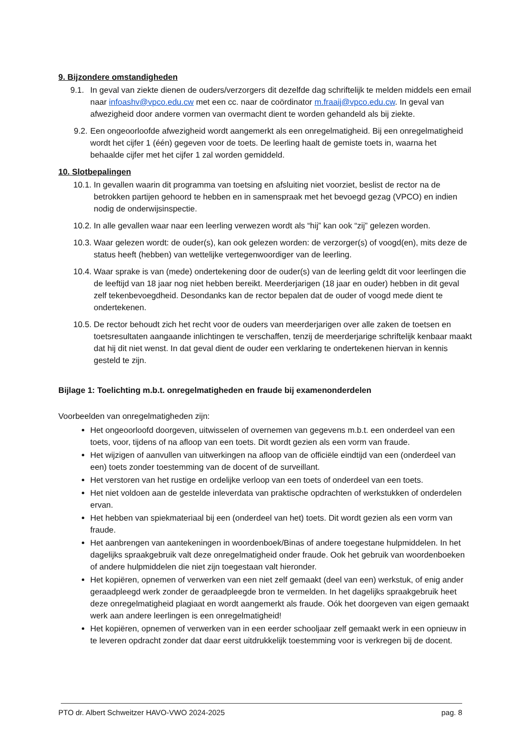9. Bijzondere omstandigheden
9.1. In geval van ziekte dienen de ouders/verzorgers dit dezelfde dag schriftelijk te melden middels een email naar infoashv@vpco.edu.cw met een cc. naar de coördinator m.fraaij@vpco.edu.cw. In geval van afwezigheid door andere vormen van overmacht dient te worden gehandeld als bij ziekte.
9.2. Een ongeoorloofde afwezigheid wordt aangemerkt als een onregelmatigheid. Bij een onregelmatigheid wordt het cijfer 1 (één) gegeven voor de toets. De leerling haalt de gemiste toets in, waarna het behaalde cijfer met het cijfer 1 zal worden gemiddeld.
10. Slotbepalingen
10.1. In gevallen waarin dit programma van toetsing en afsluiting niet voorziet, beslist de rector na de betrokken partijen gehoord te hebben en in samenspraak met het bevoegd gezag (VPCO) en indien nodig de onderwijsinspectie.
10.2. In alle gevallen waar naar een leerling verwezen wordt als “hij” kan ook “zij” gelezen worden.
10.3. Waar gelezen wordt: de ouder(s), kan ook gelezen worden: de verzorger(s) of voogd(en), mits deze de status heeft (hebben) van wettelijke vertegenwoordiger van de leerling.
10.4. Waar sprake is van (mede) ondertekening door de ouder(s) van de leerling geldt dit voor leerlingen die de leeftijd van 18 jaar nog niet hebben bereikt. Meerderjarigen (18 jaar en ouder) hebben in dit geval zelf tekenbevoegdheid. Desondanks kan de rector bepalen dat de ouder of voogd mede dient te ondertekenen.
10.5. De rector behoudt zich het recht voor de ouders van meerderjarigen over alle zaken de toetsen en toetsresultaten aangaande inlichtingen te verschaffen, tenzij de meerderjarige schriftelijk kenbaar maakt dat hij dit niet wenst. In dat geval dient de ouder een verklaring te ondertekenen hiervan in kennis gesteld te zijn.
Bijlage 1: Toelichting m.b.t. onregelmatigheden en fraude bij examenonderdelen
Voorbeelden van onregelmatigheden zijn:
Het ongeoorloofd doorgeven, uitwisselen of overnemen van gegevens m.b.t. een onderdeel van een toets, voor, tijdens of na afloop van een toets. Dit wordt gezien als een vorm van fraude.
Het wijzigen of aanvullen van uitwerkingen na afloop van de officiële eindtijd van een (onderdeel van een) toets zonder toestemming van de docent of de surveillant.
Het verstoren van het rustige en ordelijke verloop van een toets of onderdeel van een toets.
Het niet voldoen aan de gestelde inleverdata van praktische opdrachten of werkstukken of onderdelen ervan.
Het hebben van spiekmateriaal bij een (onderdeel van het) toets. Dit wordt gezien als een vorm van fraude.
Het aanbrengen van aantekeningen in woordenboek/Binas of andere toegestane hulpmiddelen. In het dagelijks spraakgebruik valt deze onregelmatigheid onder fraude. Ook het gebruik van woordenboeken of andere hulpmiddelen die niet zijn toegestaan valt hieronder.
Het kopiëren, opnemen of verwerken van een niet zelf gemaakt (deel van een) werkstuk, of enig ander geraadpleegd werk zonder de geraadpleegde bron te vermelden. In het dagelijks spraakgebruik heet deze onregelmatigheid plagiaat en wordt aangemerkt als fraude. Oók het doorgeven van eigen gemaakt werk aan andere leerlingen is een onregelmatigheid!
Het kopiëren, opnemen of verwerken van in een eerder schooljaar zelf gemaakt werk in een opnieuw in te leveren opdracht zonder dat daar eerst uitdrukkelijk toestemming voor is verkregen bij de docent.
PTO dr. Albert Schweitzer HAVO-VWO 2024-2025 pag. 8